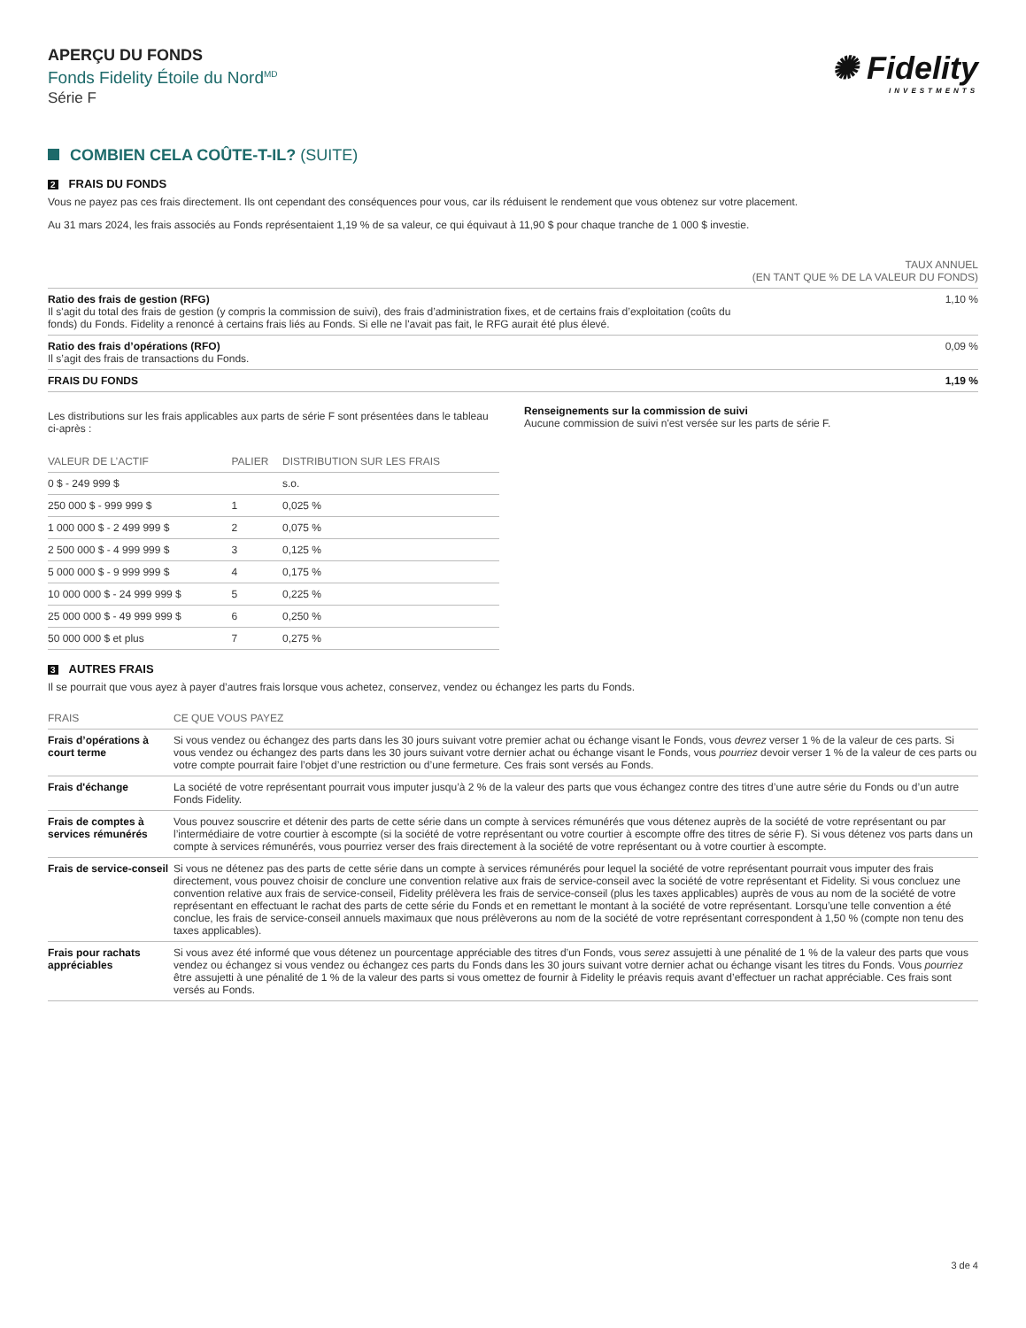APERÇU DU FONDS
Fonds Fidelity Étoile du Nord<sup>MD</sup>
Série F
✺ Fidelity
INVESTMENTS
COMBIEN CELA COÛTE-T-IL? (SUITE)
2 FRAIS DU FONDS
Vous ne payez pas ces frais directement. Ils ont cependant des conséquences pour vous, car ils réduisent le rendement que vous obtenez sur votre placement.
Au 31 mars 2024, les frais associés au Fonds représentaient 1,19 % de sa valeur, ce qui équivaut à 11,90 $ pour chaque tranche de 1 000 $ investie.
| | TAUX ANNUEL (EN TANT QUE % DE LA VALEUR DU FONDS) |
| --- | --- |
| Ratio des frais de gestion (RFG) Il s'agit du total des frais de gestion (y compris la commission de suivi), des frais d’administration fixes, et de certains frais d’exploitation (coûts du fonds) du Fonds. Fidelity a renoncé à certains frais liés au Fonds. Si elle ne l'avait pas fait, le RFG aurait été plus élevé. | 1,10 % |
| Ratio des frais d’opérations (RFO) Il s’agit des frais de transactions du Fonds. | 0,09 % |
| FRAIS DU FONDS | 1,19 % |
Les distributions sur les frais applicables aux parts de série F sont présentées dans le tableau ci-après :
| VALEUR DE L’ACTIF | PALIER | DISTRIBUTION SUR LES FRAIS |
| --- | --- | --- |
| 0 $ - 249 999 $ | | s.o. |
| 250 000 $ - 999 999 $ | 1 | 0,025 % |
| 1 000 000 $ - 2 499 999 $ | 2 | 0,075 % |
| 2 500 000 $ - 4 999 999 $ | 3 | 0,125 % |
| 5 000 000 $ - 9 999 999 $ | 4 | 0,175 % |
| 10 000 000 $ - 24 999 999 $ | 5 | 0,225 % |
| 25 000 000 $ - 49 999 999 $ | 6 | 0,250 % |
| 50 000 000 $ et plus | 7 | 0,275 % |
Renseignements sur la commission de suivi
Aucune commission de suivi n'est versée sur les parts de série F.
3 AUTRES FRAIS
Il se pourrait que vous ayez à payer d’autres frais lorsque vous achetez, conservez, vendez ou échangez les parts du Fonds.
| FRAIS | CE QUE VOUS PAYEZ |
| --- | --- |
| Frais d’opérations à court terme | Si vous vendez ou échangez des parts dans les 30 jours suivant votre premier achat ou échange visant le Fonds, vous devrez verser 1 % de la valeur de ces parts. Si vous vendez ou échangez des parts dans les 30 jours suivant votre dernier achat ou échange visant le Fonds, vous pourriez devoir verser 1 % de la valeur de ces parts ou votre compte pourrait faire l’objet d’une restriction ou d’une fermeture. Ces frais sont versés au Fonds. |
| Frais d'échange | La société de votre représentant pourrait vous imputer jusqu’à 2 % de la valeur des parts que vous échangez contre des titres d’une autre série du Fonds ou d’un autre Fonds Fidelity. |
| Frais de comptes à services rémunérés | Vous pouvez souscrire et détenir des parts de cette série dans un compte à services rémunérés que vous détenez auprès de la société de votre représentant ou par l’intermédiaire de votre courtier à escompte (si la société de votre représentant ou votre courtier à escompte offre des titres de série F). Si vous détenez vos parts dans un compte à services rémunérés, vous pourriez verser des frais directement à la société de votre représentant ou à votre courtier à escompte. |
| Frais de service-conseil | Si vous ne détenez pas des parts de cette série dans un compte à services rémunérés pour lequel la société de votre représentant pourrait vous imputer des frais directement, vous pouvez choisir de conclure une convention relative aux frais de service-conseil avec la société de votre représentant et Fidelity. Si vous concluez une convention relative aux frais de service-conseil, Fidelity prélèvera les frais de service-conseil (plus les taxes applicables) auprès de vous au nom de la société de votre représentant en effectuant le rachat des parts de cette série du Fonds et en remettant le montant à la société de votre représentant. Lorsqu’une telle convention a été conclue, les frais de service-conseil annuels maximaux que nous prélèverons au nom de la société de votre représentant correspondent à 1,50 % (compte non tenu des taxes applicables). |
| Frais pour rachats appréciables | Si vous avez été informé que vous détenez un pourcentage appréciable des titres d’un Fonds, vous serez assujetti à une pénalité de 1 % de la valeur des parts que vous vendez ou échangez si vous vendez ou échangez ces parts du Fonds dans les 30 jours suivant votre dernier achat ou échange visant les titres du Fonds. Vous pourriez être assujetti à une pénalité de 1 % de la valeur des parts si vous omettez de fournir à Fidelity le préavis requis avant d’effectuer un rachat appréciable. Ces frais sont versés au Fonds. |
3 de 4